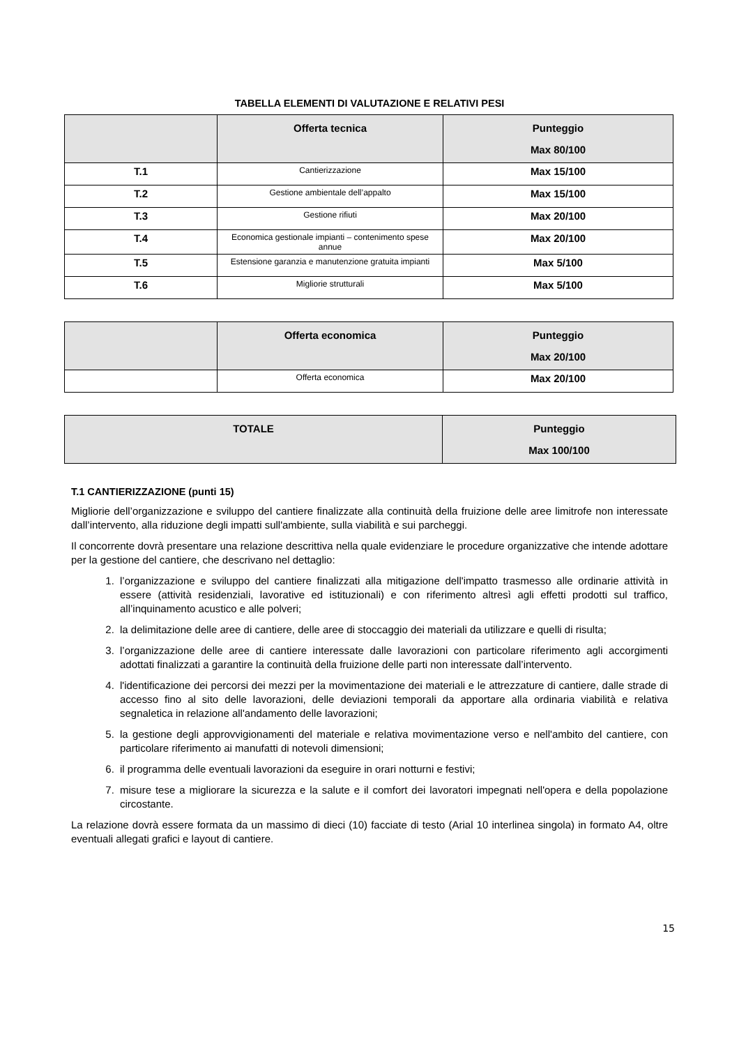TABELLA ELEMENTI DI VALUTAZIONE E RELATIVI PESI
| | Offerta tecnica | Punteggio Max 80/100 |
| --- | --- | --- |
| T.1 | Cantierizzazione | Max 15/100 |
| T.2 | Gestione ambientale dell’appalto | Max 15/100 |
| T.3 | Gestione rifiuti | Max 20/100 |
| T.4 | Economica gestionale impianti – contenimento spese annue | Max 20/100 |
| T.5 | Estensione garanzia e manutenzione gratuita impianti | Max 5/100 |
| T.6 | Migliorie strutturali | Max 5/100 |
| | Offerta economica | Punteggio Max 20/100 |
| --- | --- | --- |
| | Offerta economica | Max 20/100 |
| TOTALE | Punteggio Max 100/100 |
| --- | --- |
T.1 CANTIERIZZAZIONE (punti 15)
Migliorie dell’organizzazione e sviluppo del cantiere finalizzate alla continuità della fruizione delle aree limitrofe non interessate dall’intervento, alla riduzione degli impatti sull'ambiente, sulla viabilità e sui parcheggi.
Il concorrente dovrà presentare una relazione descrittiva nella quale evidenziare le procedure organizzative che intende adottare per la gestione del cantiere, che descrivano nel dettaglio:
1. l’organizzazione e sviluppo del cantiere finalizzati alla mitigazione dell'impatto trasmesso alle ordinarie attività in essere (attività residenziali, lavorative ed istituzionali) e con riferimento altresì agli effetti prodotti sul traffico, all’inquinamento acustico e alle polveri;
2. la delimitazione delle aree di cantiere, delle aree di stoccaggio dei materiali da utilizzare e quelli di risulta;
3. l’organizzazione delle aree di cantiere interessate dalle lavorazioni con particolare riferimento agli accorgimenti adottati finalizzati a garantire la continuità della fruizione delle parti non interessate dall’intervento.
4. l'identificazione dei percorsi dei mezzi per la movimentazione dei materiali e le attrezzature di cantiere, dalle strade di accesso fino al sito delle lavorazioni, delle deviazioni temporali da apportare alla ordinaria viabilità e relativa segnaletica in relazione all'andamento delle lavorazioni;
5. la gestione degli approvvigionamenti del materiale e relativa movimentazione verso e nell'ambito del cantiere, con particolare riferimento ai manufatti di notevoli dimensioni;
6. il programma delle eventuali lavorazioni da eseguire in orari notturni e festivi;
7. misure tese a migliorare la sicurezza e la salute e il comfort dei lavoratori impegnati nell'opera e della popolazione circostante.
La relazione dovrà essere formata da un massimo di dieci (10) facciate di testo (Arial 10 interlinea singola) in formato A4, oltre eventuali allegati grafici e layout di cantiere.
15